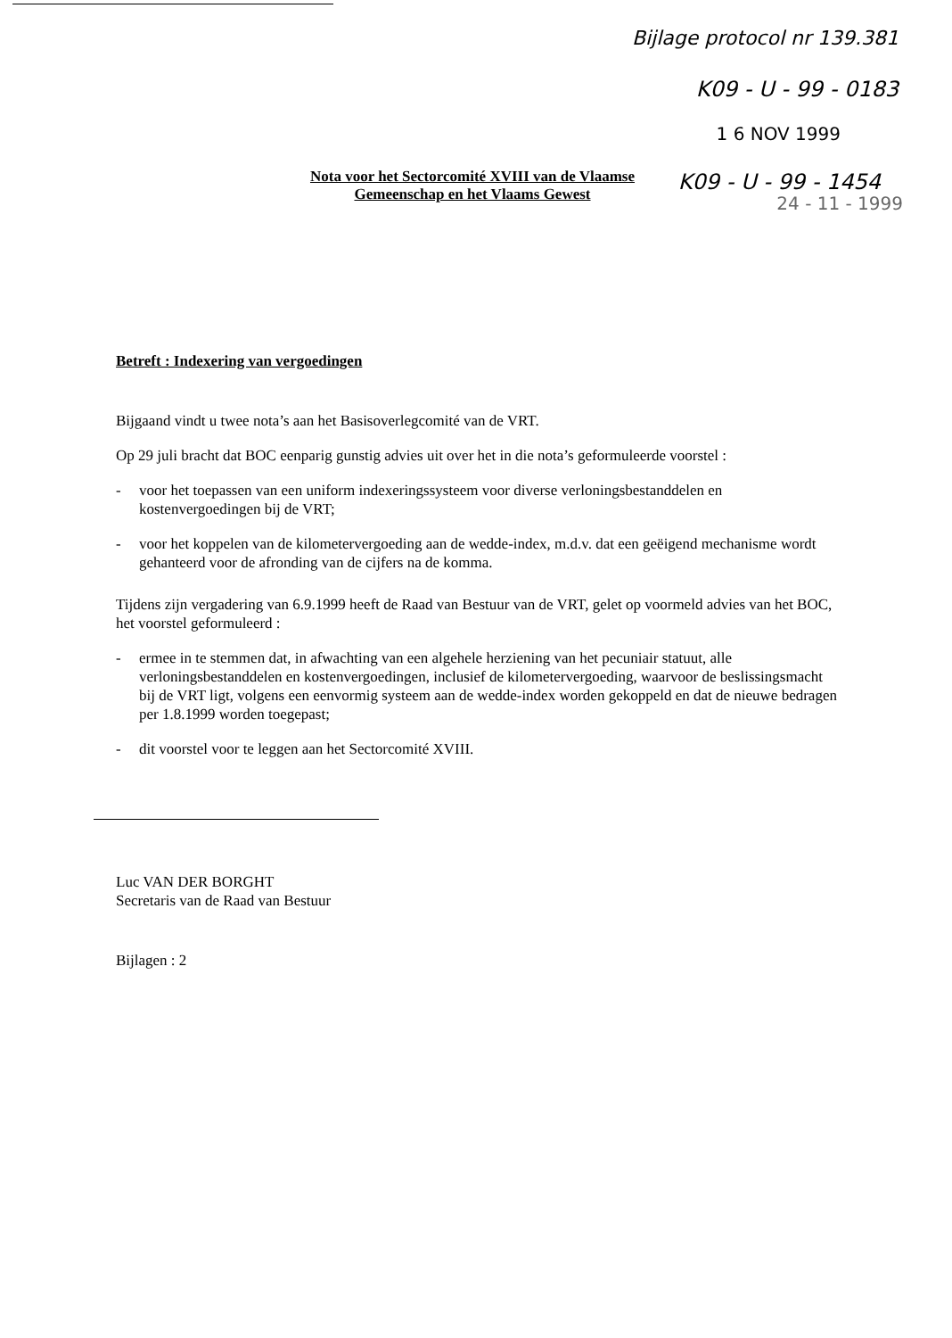Bijlage protocol nr 139.381
K09 - U - 99 - 0183
1 6 NOV 1999
K09 - U - 99 - 1454
24 - 11 - 1999
Nota voor het Sectorcomité XVIII van de Vlaamse Gemeenschap en het Vlaams Gewest
Betreft : Indexering van vergoedingen
Bijgaand vindt u twee nota’s aan het Basisoverlegcomité van de VRT.
Op 29 juli bracht dat BOC eenparig gunstig advies uit over het in die nota’s geformuleerde voorstel :
- voor het toepassen van een uniform indexeringssysteem voor diverse verloningsbestanddelen en kostenvergoedingen bij de VRT;
- voor het koppelen van de kilometervergoeding aan de wedde-index, m.d.v. dat een geëigend mechanisme wordt gehanteerd voor de afronding van de cijfers na de komma.
Tijdens zijn vergadering van 6.9.1999 heeft de Raad van Bestuur van de VRT, gelet op voormeld advies van het BOC, het voorstel geformuleerd :
- ermee in te stemmen dat, in afwachting van een algehele herziening van het pecuniair statuut, alle verloningsbestanddelen en kostenvergoedingen, inclusief de kilometervergoeding, waarvoor de beslissingsmacht bij de VRT ligt, volgens een eenvormig systeem aan de wedde-index worden gekoppeld en dat de nieuwe bedragen per 1.8.1999 worden toegepast;
- dit voorstel voor te leggen aan het Sectorcomité XVIII.
Luc VAN DER BORGHT
Secretaris van de Raad van Bestuur
Bijlagen : 2